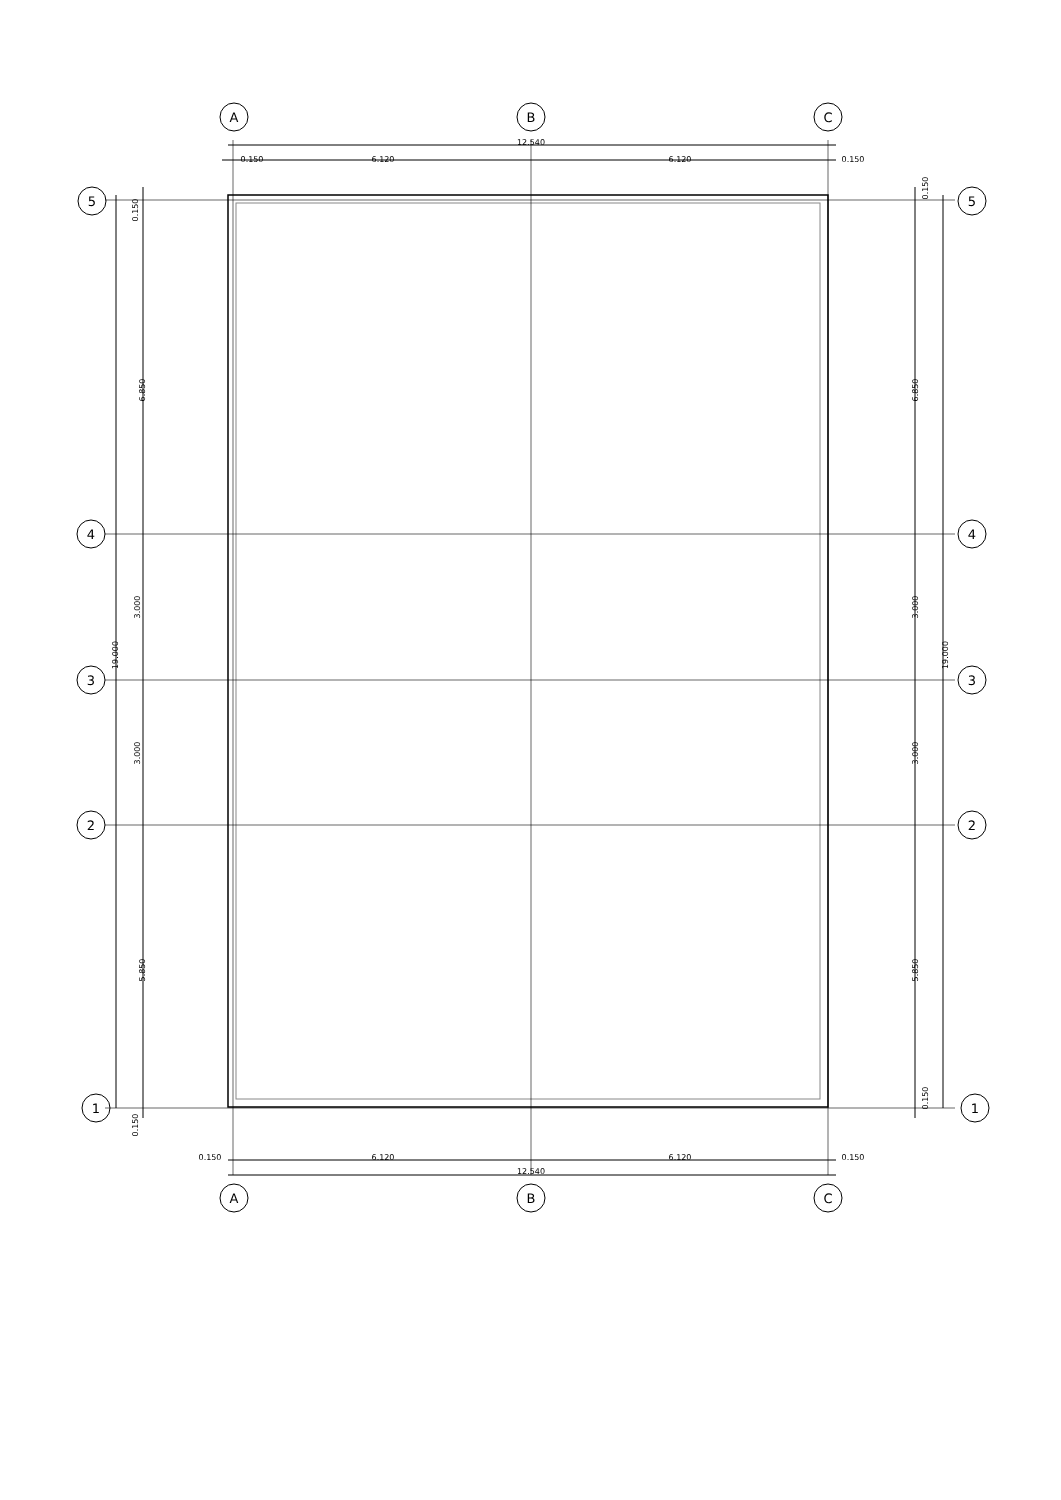A
B
C
A
B
C
5
4
3
2
1
5
4
3
2
1
12.540
0.150
6.120
6.120
0.150
0.150
6.120
6.120
0.150
12.540
0.150
6.850
3.000
3.000
5.850
19.000
0.150
0.150
6.850
3.000
3.000
5.850
19.000
0.150